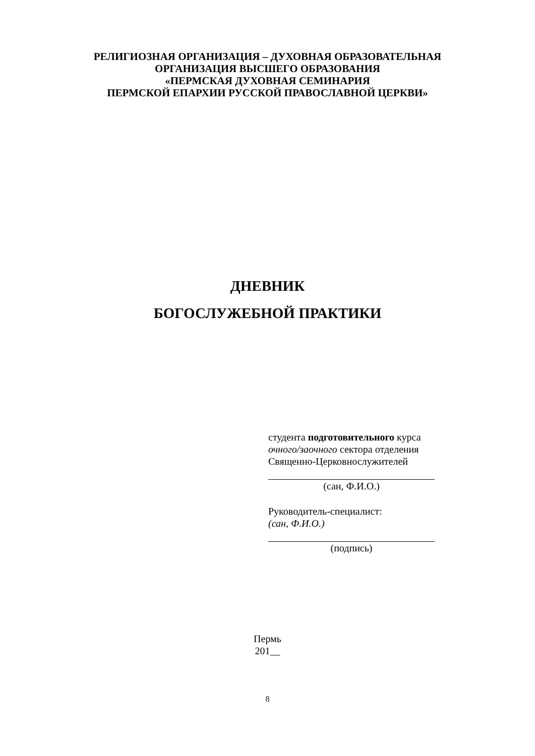РЕЛИГИОЗНАЯ ОРГАНИЗАЦИЯ – ДУХОВНАЯ ОБРАЗОВАТЕЛЬНАЯ
ОРГАНИЗАЦИЯ ВЫСШЕГО ОБРАЗОВАНИЯ
«ПЕРМСКАЯ ДУХОВНАЯ СЕМИНАРИЯ
ПЕРМСКОЙ ЕПАРХИИ РУССКОЙ ПРАВОСЛАВНОЙ ЦЕРКВИ»
ДНЕВНИК
БОГОСЛУЖЕБНОЙ ПРАКТИКИ
студента подготовительного курса
очного/заочного сектора отделения
Священно-Церковнослужителей
(сан, Ф.И.О.)
Руководитель-специалист:
(сан, Ф.И.О.)
(подпись)
Пермь
201__
8